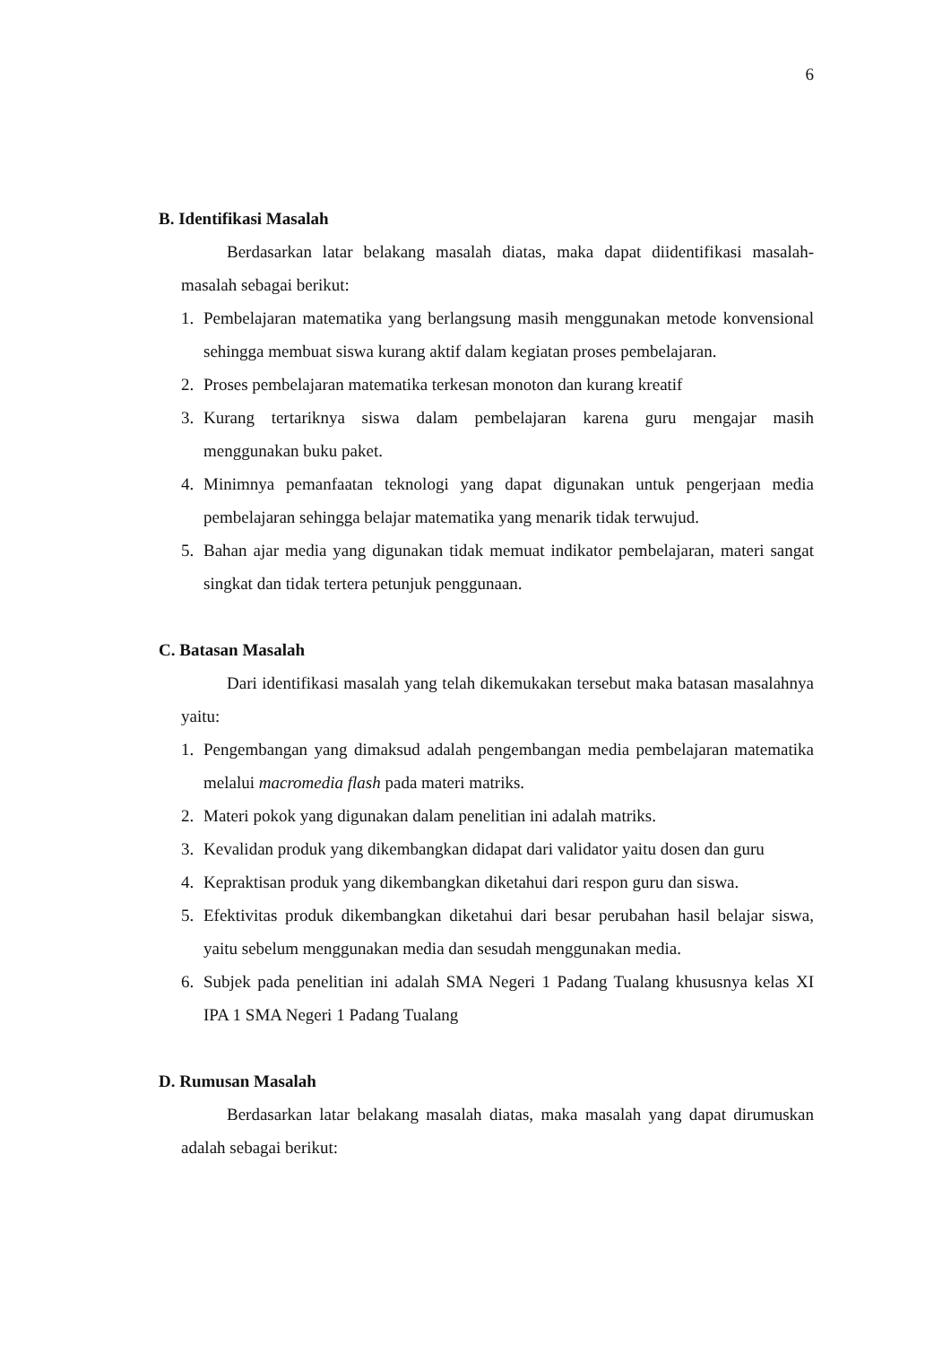6
B. Identifikasi Masalah
Berdasarkan latar belakang masalah diatas, maka dapat diidentifikasi masalah-masalah sebagai berikut:
1. Pembelajaran matematika yang berlangsung masih menggunakan metode konvensional sehingga membuat siswa kurang aktif dalam kegiatan proses pembelajaran.
2. Proses pembelajaran matematika terkesan monoton dan kurang kreatif
3. Kurang tertariknya siswa dalam pembelajaran karena guru mengajar masih menggunakan buku paket.
4. Minimnya pemanfaatan teknologi yang dapat digunakan untuk pengerjaan media pembelajaran sehingga belajar matematika yang menarik tidak terwujud.
5. Bahan ajar media yang digunakan tidak memuat indikator pembelajaran, materi sangat singkat dan tidak tertera petunjuk penggunaan.
C. Batasan Masalah
Dari identifikasi masalah yang telah dikemukakan tersebut maka batasan masalahnya yaitu:
1. Pengembangan yang dimaksud adalah pengembangan media pembelajaran matematika melalui macromedia flash pada materi matriks.
2. Materi pokok yang digunakan dalam penelitian ini adalah matriks.
3. Kevalidan produk yang dikembangkan didapat dari validator yaitu dosen dan guru
4. Kepraktisan produk yang dikembangkan diketahui dari respon guru dan siswa.
5. Efektivitas produk dikembangkan diketahui dari besar perubahan hasil belajar siswa, yaitu sebelum menggunakan media dan sesudah menggunakan media.
6. Subjek pada penelitian ini adalah SMA Negeri 1 Padang Tualang khususnya kelas XI IPA 1 SMA Negeri 1 Padang Tualang
D. Rumusan Masalah
Berdasarkan latar belakang masalah diatas, maka masalah yang dapat dirumuskan adalah sebagai berikut: